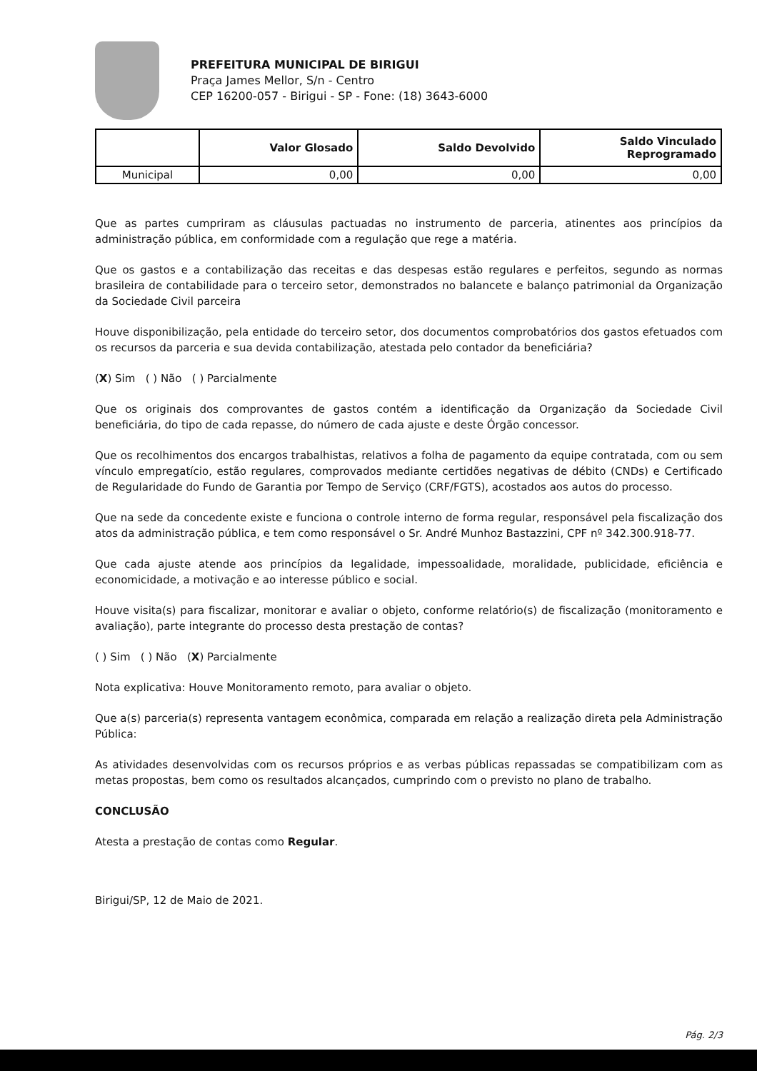PREFEITURA MUNICIPAL DE BIRIGUI
Praça James Mellor, S/n - Centro
CEP 16200-057 - Birigui - SP - Fone: (18) 3643-6000
| | Valor Glosado | Saldo Devolvido | Saldo Vinculado Reprogramado |
| --- | --- | --- | --- |
| Municipal | 0,00 | 0,00 | 0,00 |
Que as partes cumpriram as cláusulas pactuadas no instrumento de parceria, atinentes aos princípios da administração pública, em conformidade com a regulação que rege a matéria.
Que os gastos e a contabilização das receitas e das despesas estão regulares e perfeitos, segundo as normas brasileira de contabilidade para o terceiro setor, demonstrados no balancete e balanço patrimonial da Organização da Sociedade Civil parceira
Houve disponibilização, pela entidade do terceiro setor, dos documentos comprobatórios dos gastos efetuados com os recursos da parceria e sua devida contabilização, atestada pelo contador da beneficiária?
(X) Sim ( ) Não ( ) Parcialmente
Que os originais dos comprovantes de gastos contém a identificação da Organização da Sociedade Civil beneficiária, do tipo de cada repasse, do número de cada ajuste e deste Órgão concessor.
Que os recolhimentos dos encargos trabalhistas, relativos a folha de pagamento da equipe contratada, com ou sem vínculo empregatício, estão regulares, comprovados mediante certidões negativas de débito (CNDs) e Certificado de Regularidade do Fundo de Garantia por Tempo de Serviço (CRF/FGTS), acostados aos autos do processo.
Que na sede da concedente existe e funciona o controle interno de forma regular, responsável pela fiscalização dos atos da administração pública, e tem como responsável o Sr. André Munhoz Bastazzini, CPF nº 342.300.918-77.
Que cada ajuste atende aos princípios da legalidade, impessoalidade, moralidade, publicidade, eficiência e economicidade, a motivação e ao interesse público e social.
Houve visita(s) para fiscalizar, monitorar e avaliar o objeto, conforme relatório(s) de fiscalização (monitoramento e avaliação), parte integrante do processo desta prestação de contas?
( ) Sim ( ) Não (X) Parcialmente
Nota explicativa: Houve Monitoramento remoto, para avaliar o objeto.
Que a(s) parceria(s) representa vantagem econômica, comparada em relação a realização direta pela Administração Pública:
As atividades desenvolvidas com os recursos próprios e as verbas públicas repassadas se compatibilizam com as metas propostas, bem como os resultados alcançados, cumprindo com o previsto no plano de trabalho.
CONCLUSÃO
Atesta a prestação de contas como Regular.
Birigui/SP, 12 de Maio de 2021.
Pág. 2/3